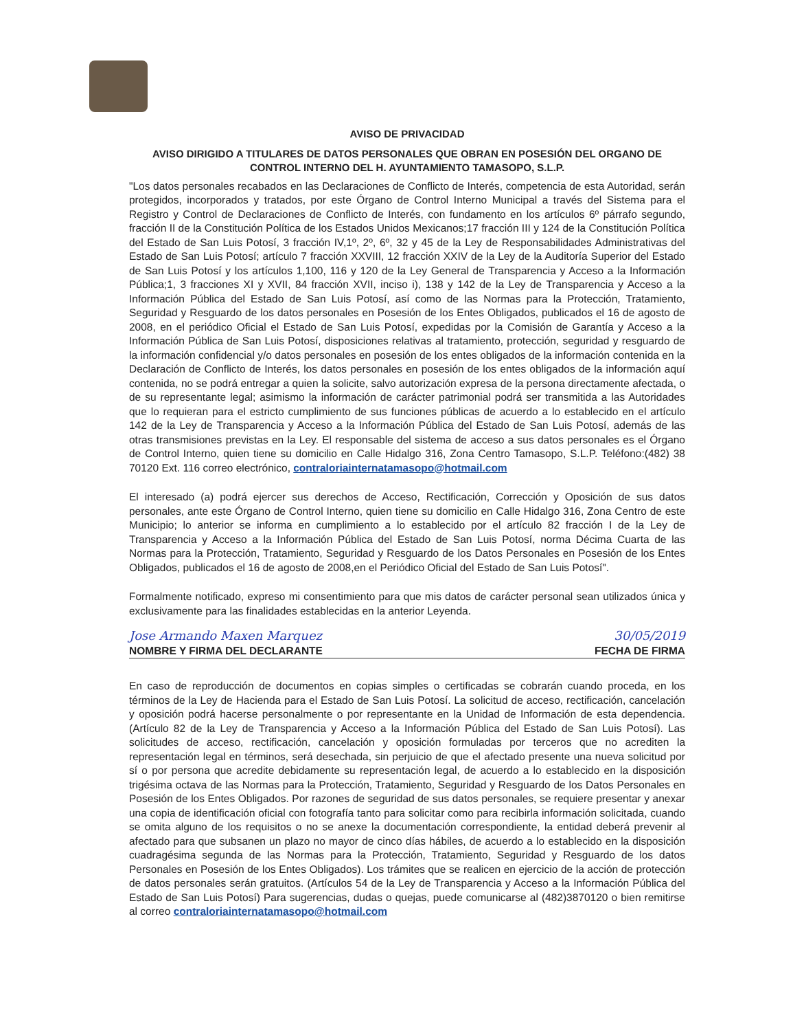AVISO DE PRIVACIDAD
AVISO DIRIGIDO A TITULARES DE DATOS PERSONALES QUE OBRAN EN POSESIÓN DEL ORGANO DE CONTROL INTERNO DEL H. AYUNTAMIENTO TAMASOPO, S.L.P.
"Los datos personales recabados en las Declaraciones de Conflicto de Interés, competencia de esta Autoridad, serán protegidos, incorporados y tratados, por este Órgano de Control Interno Municipal a través del Sistema para el Registro y Control de Declaraciones de Conflicto de Interés, con fundamento en los artículos 6º párrafo segundo, fracción II de la Constitución Política de los Estados Unidos Mexicanos;17 fracción III y 124 de la Constitución Política del Estado de San Luis Potosí, 3 fracción IV,1º, 2º, 6º, 32 y 45 de la Ley de Responsabilidades Administrativas del Estado de San Luis Potosí; artículo 7 fracción XXVIII, 12 fracción XXIV de la Ley de la Auditoría Superior del Estado de San Luis Potosí y los artículos 1,100, 116 y 120 de la Ley General de Transparencia y Acceso a la Información Pública;1, 3 fracciones XI y XVII, 84 fracción XVII, inciso i), 138 y 142 de la Ley de Transparencia y Acceso a la Información Pública del Estado de San Luis Potosí, así como de las Normas para la Protección, Tratamiento, Seguridad y Resguardo de los datos personales en Posesión de los Entes Obligados, publicados el 16 de agosto de 2008, en el periódico Oficial el Estado de San Luis Potosí, expedidas por la Comisión de Garantía y Acceso a la Información Pública de San Luis Potosí, disposiciones relativas al tratamiento, protección, seguridad y resguardo de la información confidencial y/o datos personales en posesión de los entes obligados de la información contenida en la Declaración de Conflicto de Interés, los datos personales en posesión de los entes obligados de la información aquí contenida, no se podrá entregar a quien la solicite, salvo autorización expresa de la persona directamente afectada, o de su representante legal; asimismo la información de carácter patrimonial podrá ser transmitida a las Autoridades que lo requieran para el estricto cumplimiento de sus funciones públicas de acuerdo a lo establecido en el artículo 142 de la Ley de Transparencia y Acceso a la Información Pública del Estado de San Luis Potosí, además de las otras transmisiones previstas en la Ley. El responsable del sistema de acceso a sus datos personales es el Órgano de Control Interno, quien tiene su domicilio en Calle Hidalgo 316, Zona Centro Tamasopo, S.L.P. Teléfono:(482) 38 70120 Ext. 116 correo electrónico, contraloriainternatamasopo@hotmail.com
El interesado (a) podrá ejercer sus derechos de Acceso, Rectificación, Corrección y Oposición de sus datos personales, ante este Órgano de Control Interno, quien tiene su domicilio en Calle Hidalgo 316, Zona Centro de este Municipio; lo anterior se informa en cumplimiento a lo establecido por el artículo 82 fracción I de la Ley de Transparencia y Acceso a la Información Pública del Estado de San Luis Potosí, norma Décima Cuarta de las Normas para la Protección, Tratamiento, Seguridad y Resguardo de los Datos Personales en Posesión de los Entes Obligados, publicados el 16 de agosto de 2008,en el Periódico Oficial del Estado de San Luis Potosí".
Formalmente notificado, expreso mi consentimiento para que mis datos de carácter personal sean utilizados única y exclusivamente para las finalidades establecidas en la anterior Leyenda.
Jose Armando Maxen Marquez
NOMBRE Y FIRMA DEL DECLARANTE
30/05/2019
FECHA DE FIRMA
En caso de reproducción de documentos en copias simples o certificadas se cobrarán cuando proceda, en los términos de la Ley de Hacienda para el Estado de San Luis Potosí. La solicitud de acceso, rectificación, cancelación y oposición podrá hacerse personalmente o por representante en la Unidad de Información de esta dependencia. (Artículo 82 de la Ley de Transparencia y Acceso a la Información Pública del Estado de San Luis Potosí). Las solicitudes de acceso, rectificación, cancelación y oposición formuladas por terceros que no acrediten la representación legal en términos, será desechada, sin perjuicio de que el afectado presente una nueva solicitud por sí o por persona que acredite debidamente su representación legal, de acuerdo a lo establecido en la disposición trigésima octava de las Normas para la Protección, Tratamiento, Seguridad y Resguardo de los Datos Personales en Posesión de los Entes Obligados. Por razones de seguridad de sus datos personales, se requiere presentar y anexar una copia de identificación oficial con fotografía tanto para solicitar como para recibirla información solicitada, cuando se omita alguno de los requisitos o no se anexe la documentación correspondiente, la entidad deberá prevenir al afectado para que subsanen un plazo no mayor de cinco días hábiles, de acuerdo a lo establecido en la disposición cuadragésima segunda de las Normas para la Protección, Tratamiento, Seguridad y Resguardo de los datos Personales en Posesión de los Entes Obligados). Los trámites que se realicen en ejercicio de la acción de protección de datos personales serán gratuitos. (Artículos 54 de la Ley de Transparencia y Acceso a la Información Pública del Estado de San Luis Potosí) Para sugerencias, dudas o quejas, puede comunicarse al (482)3870120 o bien remitirse al correo contraloriainternatamasopo@hotmail.com